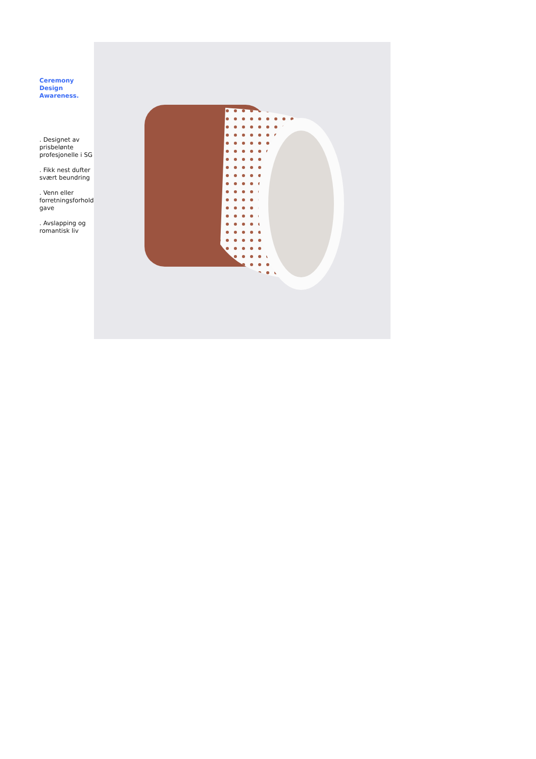Ceremony
Design
Awareness.
. Designet av prisbelønte profesjonelle i SG
. Fikk nest dufter svært beundring
. Venn eller forretningsforhold gave
. Avslapping og romantisk liv